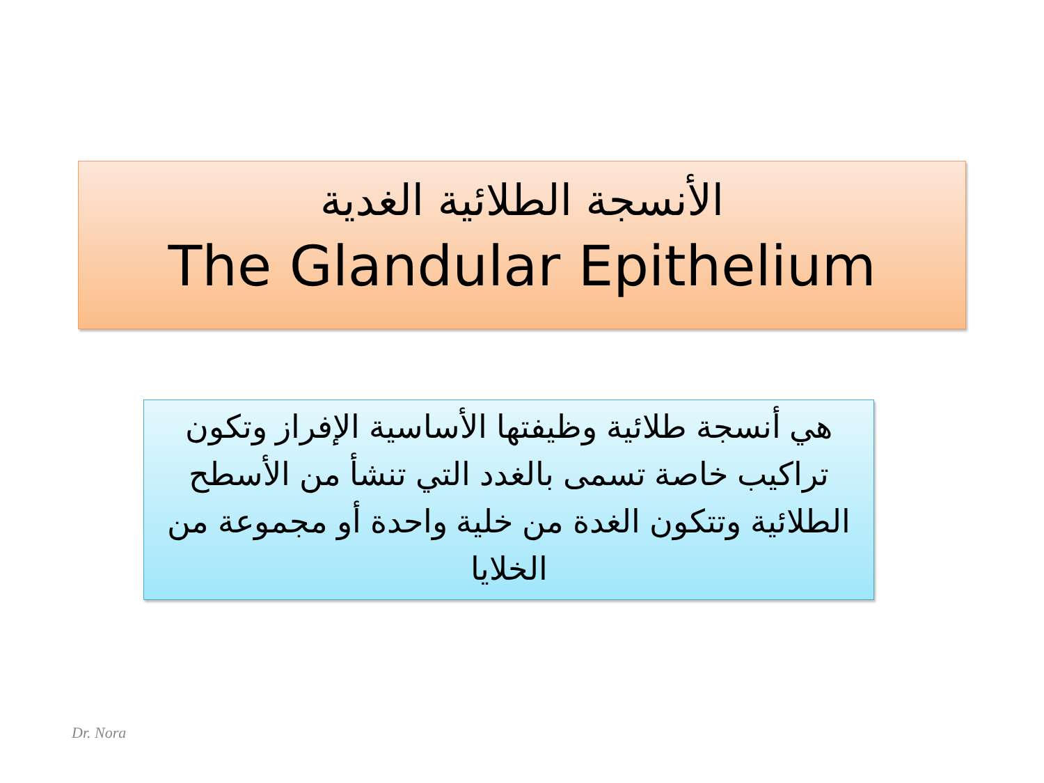الأنسجة الطلائية الغدية
The Glandular Epithelium
هي أنسجة طلائية وظيفتها الأساسية الإفراز وتكون تراكيب خاصة تسمى بالغدد التي تنشأ من الأسطح الطلائية وتتكون الغدة من خلية واحدة أو مجموعة من الخلايا
Dr. Nora